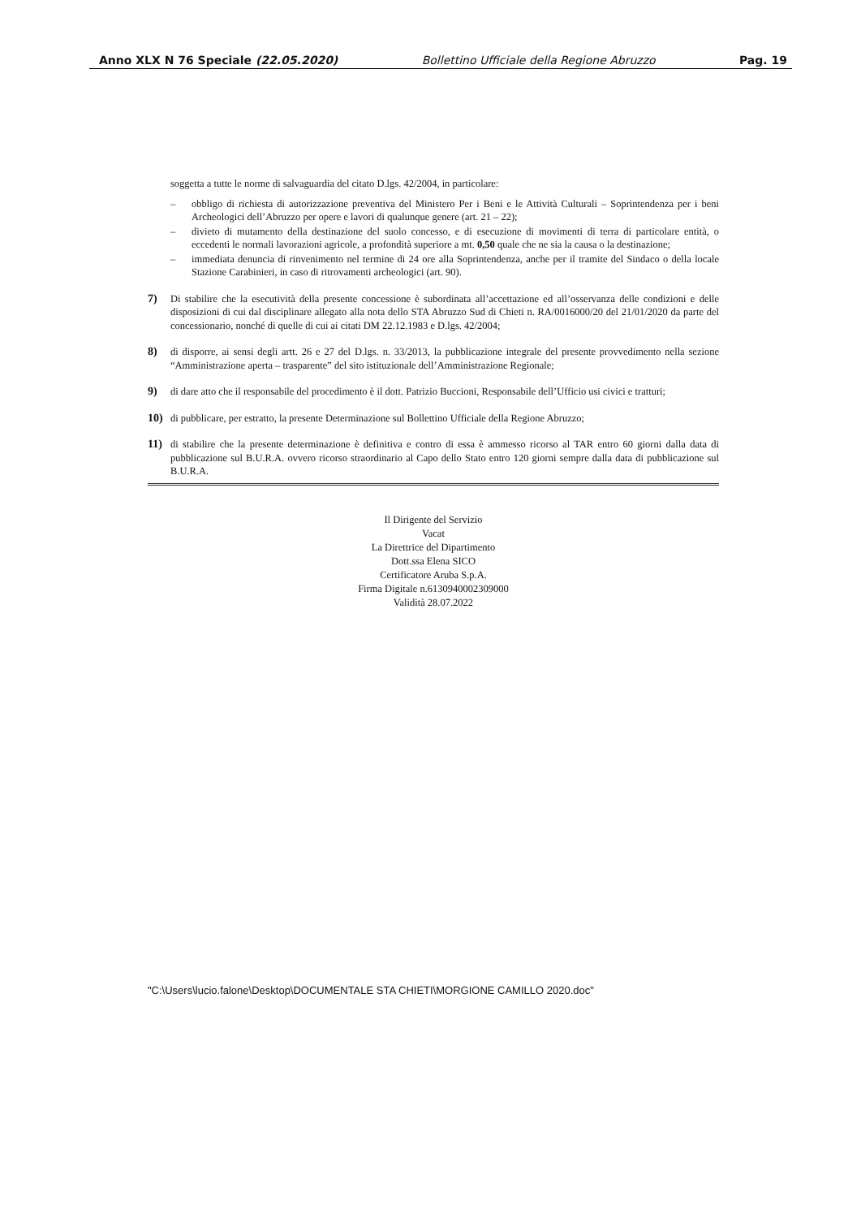Anno XLX N 76 Speciale (22.05.2020) Bollettino Ufficiale della Regione Abruzzo Pag. 19
soggetta a tutte le norme di salvaguardia del citato D.lgs. 42/2004, in particolare:
– obbligo di richiesta di autorizzazione preventiva del Ministero Per i Beni e le Attività Culturali – Soprintendenza per i beni Archeologici dell’Abruzzo per opere e lavori di qualunque genere (art. 21 – 22);
– divieto di mutamento della destinazione del suolo concesso, e di esecuzione di movimenti di terra di particolare entità, o eccedenti le normali lavorazioni agricole, a profondità superiore a mt. 0,50 quale che ne sia la causa o la destinazione;
– immediata denuncia di rinvenimento nel termine di 24 ore alla Soprintendenza, anche per il tramite del Sindaco o della locale Stazione Carabinieri, in caso di ritrovamenti archeologici (art. 90).
7) Di stabilire che la esecutività della presente concessione è subordinata all’accettazione ed all’osservanza delle condizioni e delle disposizioni di cui dal disciplinare allegato alla nota dello STA Abruzzo Sud di Chieti n. RA/0016000/20 del 21/01/2020 da parte del concessionario, nonché di quelle di cui ai citati DM 22.12.1983 e D.lgs. 42/2004;
8) di disporre, ai sensi degli artt. 26 e 27 del D.lgs. n. 33/2013, la pubblicazione integrale del presente provvedimento nella sezione “Amministrazione aperta – trasparente” del sito istituzionale dell’Amministrazione Regionale;
9) di dare atto che il responsabile del procedimento è il dott. Patrizio Buccioni, Responsabile dell’Ufficio usi civici e tratturi;
10) di pubblicare, per estratto, la presente Determinazione sul Bollettino Ufficiale della Regione Abruzzo;
11) di stabilire che la presente determinazione è definitiva e contro di essa è ammesso ricorso al TAR entro 60 giorni dalla data di pubblicazione sul B.U.R.A. ovvero ricorso straordinario al Capo dello Stato entro 120 giorni sempre dalla data di pubblicazione sul B.U.R.A.
Il Dirigente del Servizio
Vacat
La Direttrice del Dipartimento
Dott.ssa Elena SICO
Certificatore Aruba S.p.A.
Firma Digitale n.6130940002309000
Validità 28.07.2022
"C:\Users\lucio.falone\Desktop\DOCUMENTALE STA CHIETI\MORGIONE CAMILLO 2020.doc"